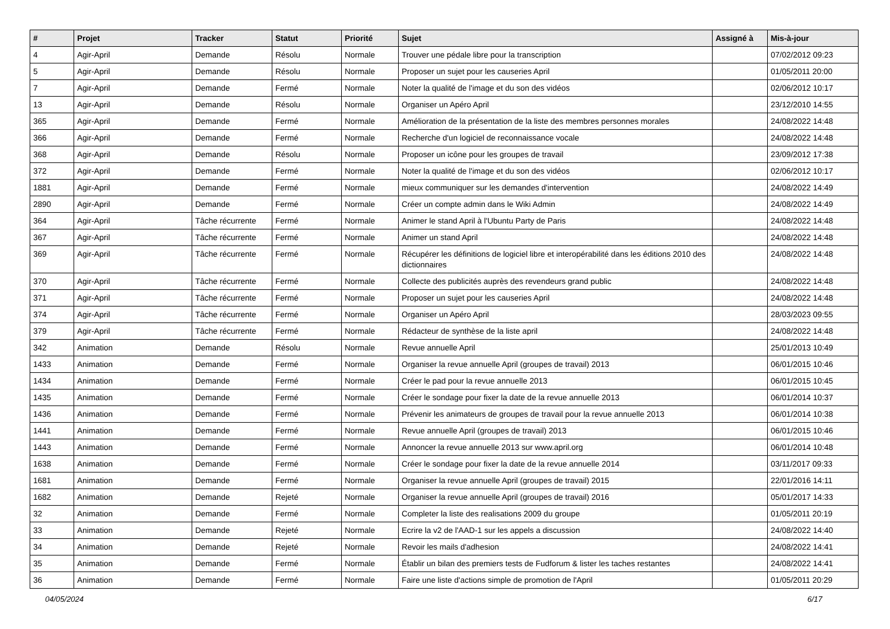| # | Projet | Tracker | Statut | Priorité | Sujet | Assigné à | Mis-à-jour |
| --- | --- | --- | --- | --- | --- | --- | --- |
| 4 | Agir-April | Demande | Résolu | Normale | Trouver une pédale libre pour la transcription | | 07/02/2012 09:23 |
| 5 | Agir-April | Demande | Résolu | Normale | Proposer un sujet pour les causeries April | | 01/05/2011 20:00 |
| 7 | Agir-April | Demande | Fermé | Normale | Noter la qualité de l'image et du son des vidéos | | 02/06/2012 10:17 |
| 13 | Agir-April | Demande | Résolu | Normale | Organiser un Apéro April | | 23/12/2010 14:55 |
| 365 | Agir-April | Demande | Fermé | Normale | Amélioration de la présentation de la liste des membres personnes morales | | 24/08/2022 14:48 |
| 366 | Agir-April | Demande | Fermé | Normale | Recherche d'un logiciel de reconnaissance vocale | | 24/08/2022 14:48 |
| 368 | Agir-April | Demande | Résolu | Normale | Proposer un icône pour les groupes de travail | | 23/09/2012 17:38 |
| 372 | Agir-April | Demande | Fermé | Normale | Noter la qualité de l'image et du son des vidéos | | 02/06/2012 10:17 |
| 1881 | Agir-April | Demande | Fermé | Normale | mieux communiquer sur les demandes d'intervention | | 24/08/2022 14:49 |
| 2890 | Agir-April | Demande | Fermé | Normale | Créer un compte admin dans le Wiki Admin | | 24/08/2022 14:49 |
| 364 | Agir-April | Tâche récurrente | Fermé | Normale | Animer le stand April à l'Ubuntu Party de Paris | | 24/08/2022 14:48 |
| 367 | Agir-April | Tâche récurrente | Fermé | Normale | Animer un stand April | | 24/08/2022 14:48 |
| 369 | Agir-April | Tâche récurrente | Fermé | Normale | Récupérer les définitions de logiciel libre et interopérabilité dans les éditions 2010 des dictionnaires | | 24/08/2022 14:48 |
| 370 | Agir-April | Tâche récurrente | Fermé | Normale | Collecte des publicités auprès des revendeurs grand public | | 24/08/2022 14:48 |
| 371 | Agir-April | Tâche récurrente | Fermé | Normale | Proposer un sujet pour les causeries April | | 24/08/2022 14:48 |
| 374 | Agir-April | Tâche récurrente | Fermé | Normale | Organiser un Apéro April | | 28/03/2023 09:55 |
| 379 | Agir-April | Tâche récurrente | Fermé | Normale | Rédacteur de synthèse de la liste april | | 24/08/2022 14:48 |
| 342 | Animation | Demande | Résolu | Normale | Revue annuelle April | | 25/01/2013 10:49 |
| 1433 | Animation | Demande | Fermé | Normale | Organiser la revue annuelle April (groupes de travail) 2013 | | 06/01/2015 10:46 |
| 1434 | Animation | Demande | Fermé | Normale | Créer le pad pour la revue annuelle 2013 | | 06/01/2015 10:45 |
| 1435 | Animation | Demande | Fermé | Normale | Créer le sondage pour fixer la date de la revue annuelle 2013 | | 06/01/2014 10:37 |
| 1436 | Animation | Demande | Fermé | Normale | Prévenir les animateurs de groupes de travail pour la revue annuelle 2013 | | 06/01/2014 10:38 |
| 1441 | Animation | Demande | Fermé | Normale | Revue annuelle April (groupes de travail) 2013 | | 06/01/2015 10:46 |
| 1443 | Animation | Demande | Fermé | Normale | Annoncer la revue annuelle 2013 sur www.april.org | | 06/01/2014 10:48 |
| 1638 | Animation | Demande | Fermé | Normale | Créer le sondage pour fixer la date de la revue annuelle 2014 | | 03/11/2017 09:33 |
| 1681 | Animation | Demande | Fermé | Normale | Organiser la revue annuelle April (groupes de travail) 2015 | | 22/01/2016 14:11 |
| 1682 | Animation | Demande | Rejeté | Normale | Organiser la revue annuelle April (groupes de travail) 2016 | | 05/01/2017 14:33 |
| 32 | Animation | Demande | Fermé | Normale | Completer la liste des realisations 2009 du groupe | | 01/05/2011 20:19 |
| 33 | Animation | Demande | Rejeté | Normale | Ecrire la v2 de l'AAD-1 sur les appels a discussion | | 24/08/2022 14:40 |
| 34 | Animation | Demande | Rejeté | Normale | Revoir les mails d'adhesion | | 24/08/2022 14:41 |
| 35 | Animation | Demande | Fermé | Normale | Établir un bilan des premiers tests de Fudforum & lister les taches restantes | | 24/08/2022 14:41 |
| 36 | Animation | Demande | Fermé | Normale | Faire une liste d'actions simple de promotion de l'April | | 01/05/2011 20:29 |
04/05/2024 6/17